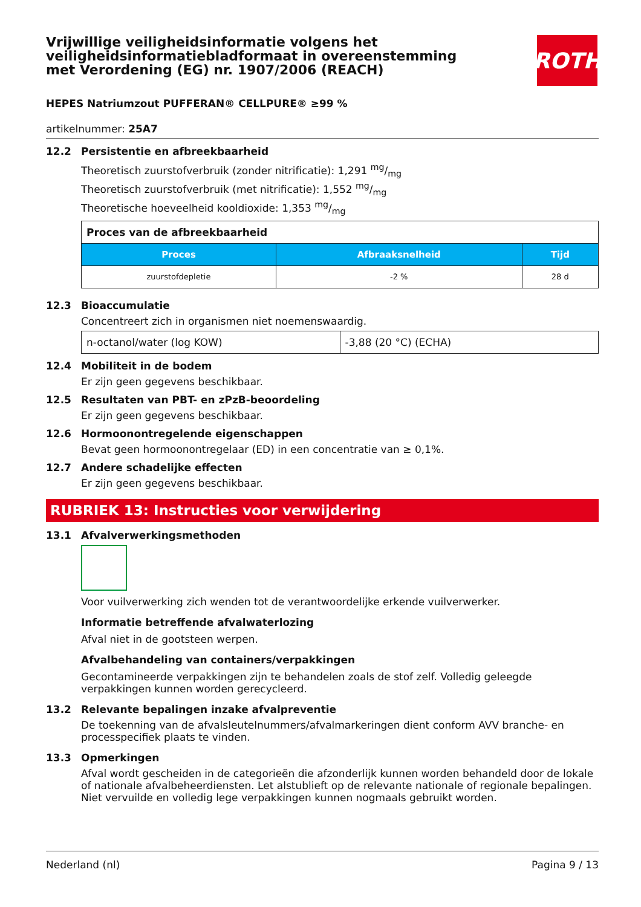Vrijwillige veiligheidsinformatie volgens het veiligheidsinformatiebladformaat in overeenstemming met Verordening (EG) nr. 1907/2006 (REACH)
ROTH
HEPES Natriumzout PUFFERAN® CELLPURE® ≥99 %
artikelnummer: 25A7
12.2 Persistentie en afbreekbaarheid
Theoretisch zuurstofverbruik (zonder nitrificatie): 1,291 mg/mg
Theoretisch zuurstofverbruik (met nitrificatie): 1,552 mg/mg
Theoretische hoeveelheid kooldioxide: 1,353 mg/mg
| Proces van de afbreekbaarheid | | |
| Proces | Afbraaksnelheid | Tijd |
| zuurstofdepletie | -2 % | 28 d |
12.3 Bioaccumulatie
Concentreert zich in organismen niet noemenswaardig.
| n-octanol/water (log KOW) | -3,88 (20 °C) (ECHA) |
12.4 Mobiliteit in de bodem
Er zijn geen gegevens beschikbaar.
12.5 Resultaten van PBT- en zPzB-beoordeling
Er zijn geen gegevens beschikbaar.
12.6 Hormoonontregelende eigenschappen
Bevat geen hormoonontregelaar (ED) in een concentratie van ≥ 0,1%.
12.7 Andere schadelijke effecten
Er zijn geen gegevens beschikbaar.
RUBRIEK 13: Instructies voor verwijdering
13.1 Afvalverwerkingsmethoden
Voor vuilverwerking zich wenden tot de verantwoordelijke erkende vuilverwerker.
Informatie betreffende afvalwaterlozing
Afval niet in de gootsteen werpen.
Afvalbehandeling van containers/verpakkingen
Gecontamineerde verpakkingen zijn te behandelen zoals de stof zelf. Volledig geleegde verpakkingen kunnen worden gerecycleerd.
13.2 Relevante bepalingen inzake afvalpreventie
De toekenning van de afvalsleutelnummers/afvalmarkeringen dient conform AVV branche- en processpecifiek plaats te vinden.
13.3 Opmerkingen
Afval wordt gescheiden in de categorieën die afzonderlijk kunnen worden behandeld door de lokale of nationale afvalbeheerdiensten. Let alstublieft op de relevante nationale of regionale bepalingen. Niet vervuilde en volledig lege verpakkingen kunnen nogmaals gebruikt worden.
Nederland (nl) Pagina 9 / 13